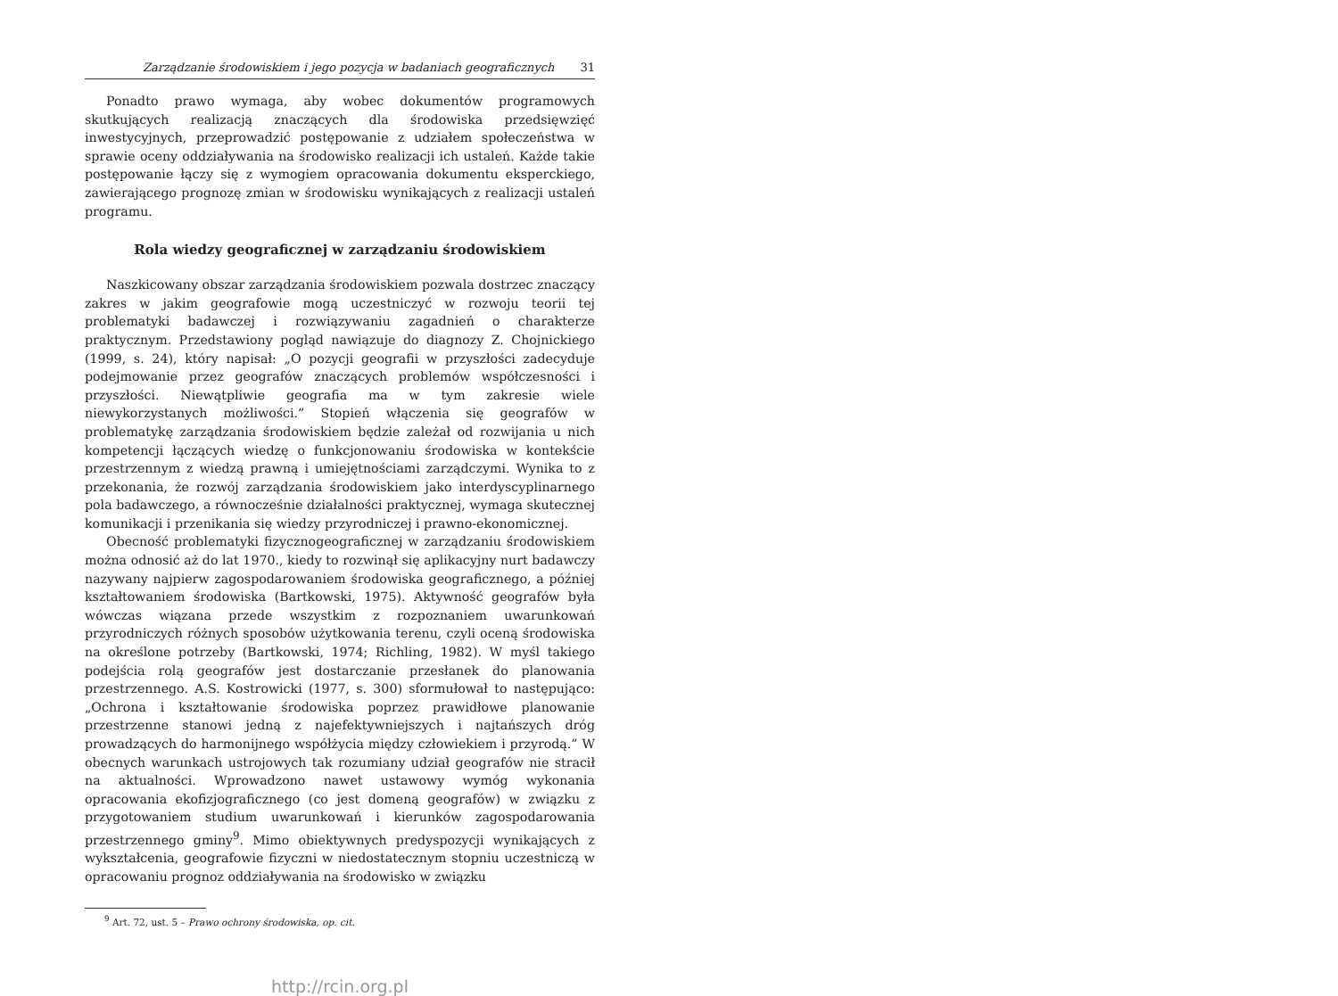Zarządzanie środowiskiem i jego pozycja w badaniach geograficznych 31
Ponadto prawo wymaga, aby wobec dokumentów programowych skutkujących realizacją znaczących dla środowiska przedsięwzięć inwestycyjnych, przeprowadzić postępowanie z udziałem społeczeństwa w sprawie oceny oddziaływania na środowisko realizacji ich ustaleń. Każde takie postępowanie łączy się z wymogiem opracowania dokumentu eksperckiego, zawierającego prognozę zmian w środowisku wynikających z realizacji ustaleń programu.
Rola wiedzy geograficznej w zarządzaniu środowiskiem
Naszkicowany obszar zarządzania środowiskiem pozwala dostrzec znaczący zakres w jakim geografowie mogą uczestniczyć w rozwoju teorii tej problematyki badawczej i rozwiązywaniu zagadnień o charakterze praktycznym. Przedstawiony pogląd nawiązuje do diagnozy Z. Chojnickiego (1999, s. 24), który napisał: „O pozycji geografii w przyszłości zadecyduje podejmowanie przez geografów znaczących problemów współczesności i przyszłości. Niewątpliwie geografia ma w tym zakresie wiele niewykorzystanych możliwości.” Stopień włączenia się geografów w problematykę zarządzania środowiskiem będzie zależał od rozwijania u nich kompetencji łączących wiedzę o funkcjonowaniu środowiska w kontekście przestrzennym z wiedzą prawną i umiejętnościami zarządczymi. Wynika to z przekonania, że rozwój zarządzania środowiskiem jako interdyscyplinarnego pola badawczego, a równocześnie działalności praktycznej, wymaga skutecznej komunikacji i przenikania się wiedzy przyrodniczej i prawno-ekonomicznej.
Obecność problematyki fizycznogeograficznej w zarządzaniu środowiskiem można odnosić aż do lat 1970., kiedy to rozwinął się aplikacyjny nurt badawczy nazywany najpierw zagospodarowaniem środowiska geograficznego, a później kształtowaniem środowiska (Bartkowski, 1975). Aktywność geografów była wówczas wiązana przede wszystkim z rozpoznaniem uwarunkowań przyrodniczych różnych sposobów użytkowania terenu, czyli oceną środowiska na określone potrzeby (Bartkowski, 1974; Richling, 1982). W myśl takiego podejścia rolą geografów jest dostarczanie przesłanek do planowania przestrzennego. A.S. Kostrowicki (1977, s. 300) sformułował to następująco: „Ochrona i kształtowanie środowiska poprzez prawidłowe planowanie przestrzenne stanowi jedną z najefektywniejszych i najtańszych dróg prowadzących do harmonijnego współżycia między człowiekiem i przyrodą.” W obecnych warunkach ustrojowych tak rozumiany udział geografów nie stracił na aktualności. Wprowadzono nawet ustawowy wymóg wykonania opracowania ekofizjograficznego (co jest domeną geografów) w związku z przygotowaniem studium uwarunkowań i kierunków zagospodarowania przestrzennego gminy<sup>9</sup>. Mimo obiektywnych predyspozycji wynikających z wykształcenia, geografowie fizyczni w niedostatecznym stopniu uczestniczą w opracowaniu prognoz oddziaływania na środowisko w związku
<sup>9</sup> Art. 72, ust. 5 – Prawo ochrony środowiska, op. cit.
http://rcin.org.pl